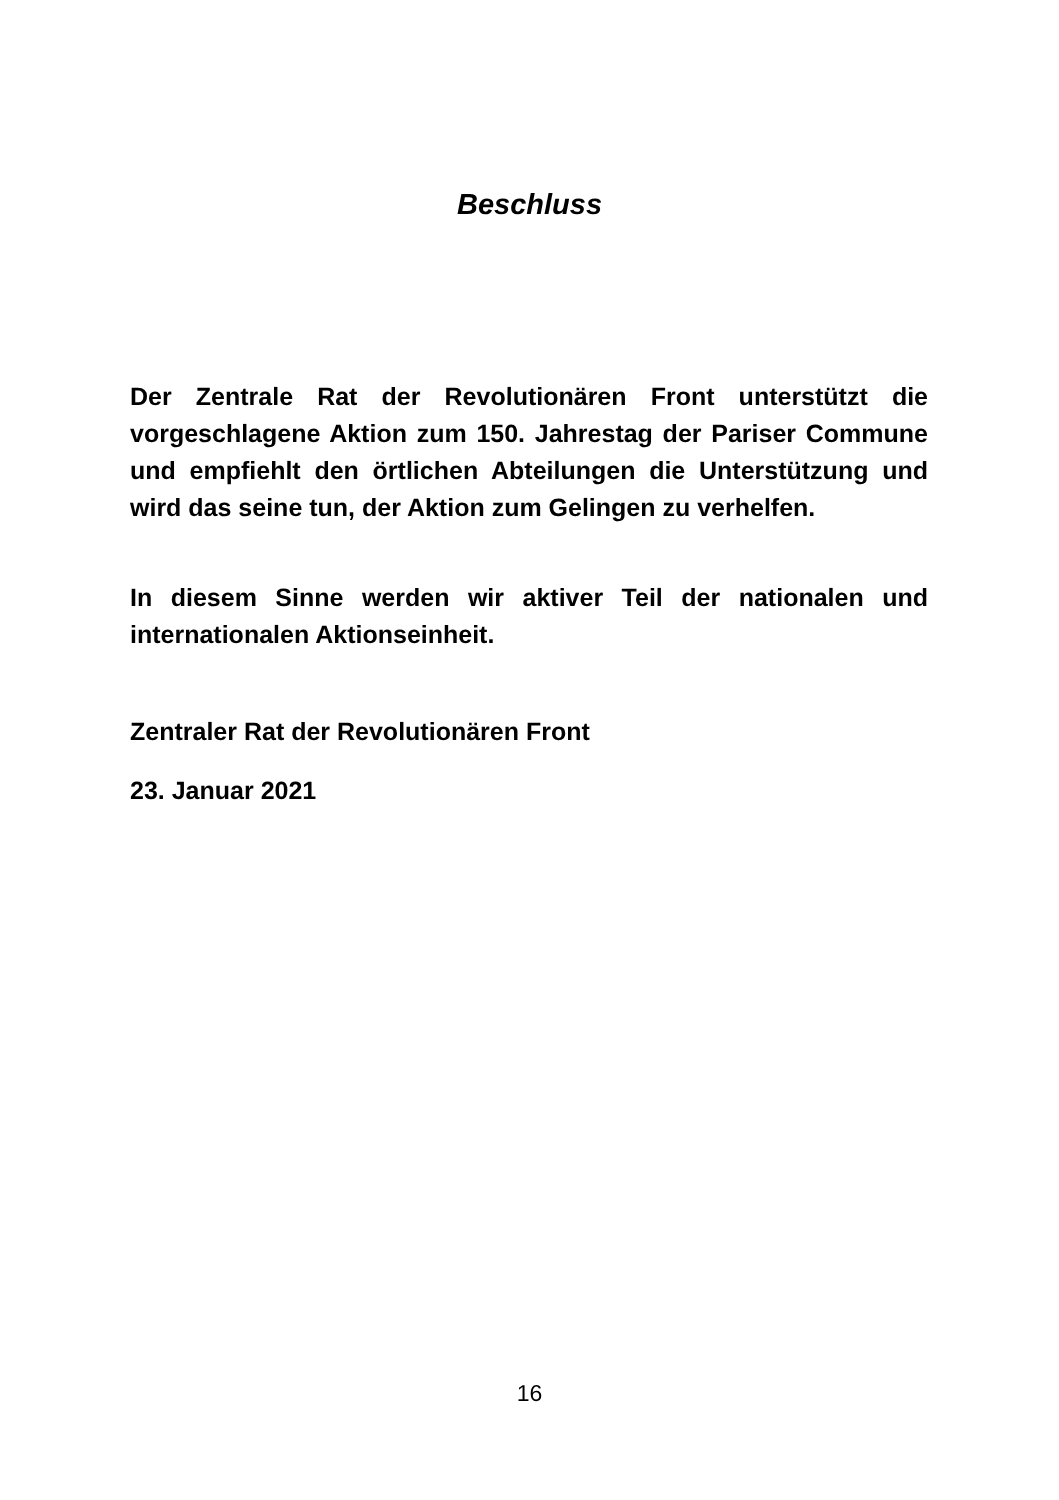Beschluss
Der Zentrale Rat der Revolutionären Front unterstützt die vorgeschlagene Aktion zum 150. Jahrestag der Pariser Commune und empfiehlt den örtlichen Abteilungen die Unterstützung und wird das seine tun, der Aktion zum Gelingen zu verhelfen.
In diesem Sinne werden wir aktiver Teil der nationalen und internationalen Aktionseinheit.
Zentraler Rat der Revolutionären Front
23. Januar 2021
16